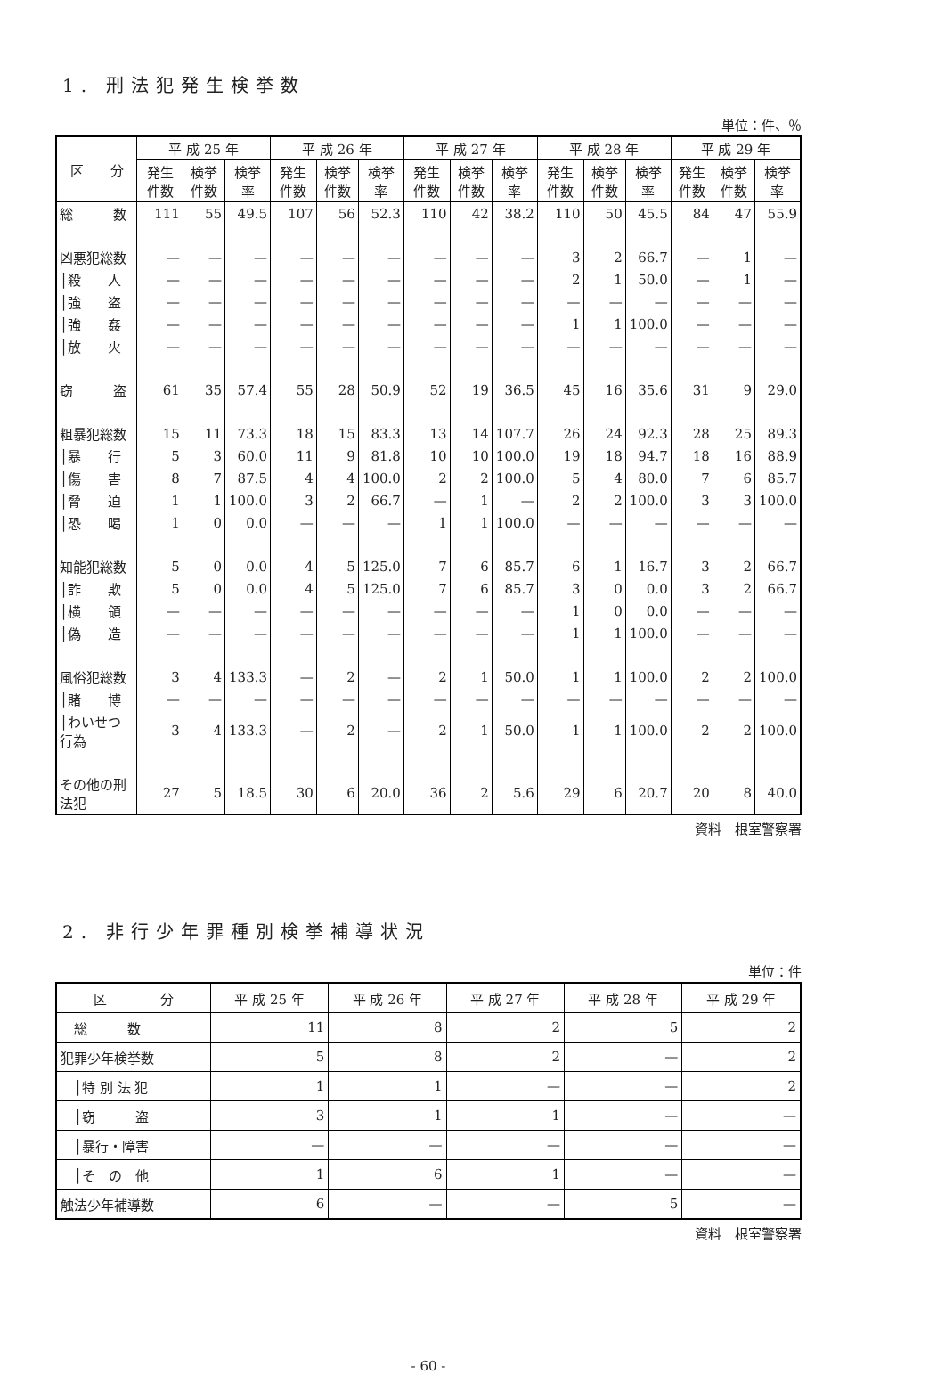1. 刑法犯発生検挙数
単位：件、％
| 区 分 | 平 成 25 年 | | | 平 成 26 年 | | | 平 成 27 年 | | | 平 成 28 年 | | | 平 成 29 年 | | |
| --- | --- | --- | --- | --- | --- | --- | --- | --- | --- | --- | --- | --- | --- | --- | --- |
| | 発生件数 | 検挙件数 | 検挙率 | 発生件数 | 検挙件数 | 検挙率 | 発生件数 | 検挙件数 | 検挙率 | 発生件数 | 検挙件数 | 検挙率 | 発生件数 | 検挙件数 | 検挙率 |
| 総 数 | 111 | 55 | 49.5 | 107 | 56 | 52.3 | 110 | 42 | 38.2 | 110 | 50 | 45.5 | 84 | 47 | 55.9 |
| 凶悪犯総数 | — | — | — | — | — | — | — | — | — | 3 | 2 | 66.7 | — | 1 | — |
| │殺 人 | — | — | — | — | — | — | — | — | — | 2 | 1 | 50.0 | — | 1 | — |
| │強 盗 | — | — | — | — | — | — | — | — | — | — | — | — | — | — | — |
| │強 姦 | — | — | — | — | — | — | — | — | — | 1 | 1 | 100.0 | — | — | — |
| │放 火 | — | — | — | — | — | — | — | — | — | — | — | — | — | — | — |
| 窃 盗 | 61 | 35 | 57.4 | 55 | 28 | 50.9 | 52 | 19 | 36.5 | 45 | 16 | 35.6 | 31 | 9 | 29.0 |
| 粗暴犯総数 | 15 | 11 | 73.3 | 18 | 15 | 83.3 | 13 | 14 | 107.7 | 26 | 24 | 92.3 | 28 | 25 | 89.3 |
| │暴 行 | 5 | 3 | 60.0 | 11 | 9 | 81.8 | 10 | 10 | 100.0 | 19 | 18 | 94.7 | 18 | 16 | 88.9 |
| │傷 害 | 8 | 7 | 87.5 | 4 | 4 | 100.0 | 2 | 2 | 100.0 | 5 | 4 | 80.0 | 7 | 6 | 85.7 |
| │脅 迫 | 1 | 1 | 100.0 | 3 | 2 | 66.7 | — | 1 | — | 2 | 2 | 100.0 | 3 | 3 | 100.0 |
| │恐 喝 | 1 | 0 | 0.0 | — | — | — | 1 | 1 | 100.0 | — | — | — | — | — | — |
| 知能犯総数 | 5 | 0 | 0.0 | 4 | 5 | 125.0 | 7 | 6 | 85.7 | 6 | 1 | 16.7 | 3 | 2 | 66.7 |
| │詐 欺 | 5 | 0 | 0.0 | 4 | 5 | 125.0 | 7 | 6 | 85.7 | 3 | 0 | 0.0 | 3 | 2 | 66.7 |
| │横 領 | — | — | — | — | — | — | — | — | — | 1 | 0 | 0.0 | — | — | — |
| │偽 造 | — | — | — | — | — | — | — | — | — | 1 | 1 | 100.0 | — | — | — |
| 風俗犯総数 | 3 | 4 | 133.3 | — | 2 | — | 2 | 1 | 50.0 | 1 | 1 | 100.0 | 2 | 2 | 100.0 |
| │賭 博 | — | — | — | — | — | — | — | — | — | — | — | — | — | — | — |
| │わいせつ行為 | 3 | 4 | 133.3 | — | 2 | — | 2 | 1 | 50.0 | 1 | 1 | 100.0 | 2 | 2 | 100.0 |
| その他の刑法犯 | 27 | 5 | 18.5 | 30 | 6 | 20.0 | 36 | 2 | 5.6 | 29 | 6 | 20.7 | 20 | 8 | 40.0 |
資料　根室警察署
2. 非行少年罪種別検挙補導状況
単位：件
| 区 分 | 平 成 25 年 | 平 成 26 年 | 平 成 27 年 | 平 成 28 年 | 平 成 29 年 |
| --- | --- | --- | --- | --- | --- |
| 総 数 | 11 | 8 | 2 | 5 | 2 |
| 犯罪少年検挙数 | 5 | 8 | 2 | — | 2 |
| │特 別 法 犯 | 1 | 1 | — | — | 2 |
| │窃 盗 | 3 | 1 | 1 | — | — |
| │暴行・障害 | — | — | — | — | — |
| │そ の 他 | 1 | 6 | 1 | — | — |
| 触法少年補導数 | 6 | — | — | 5 | — |
資料　根室警察署
- 60 -